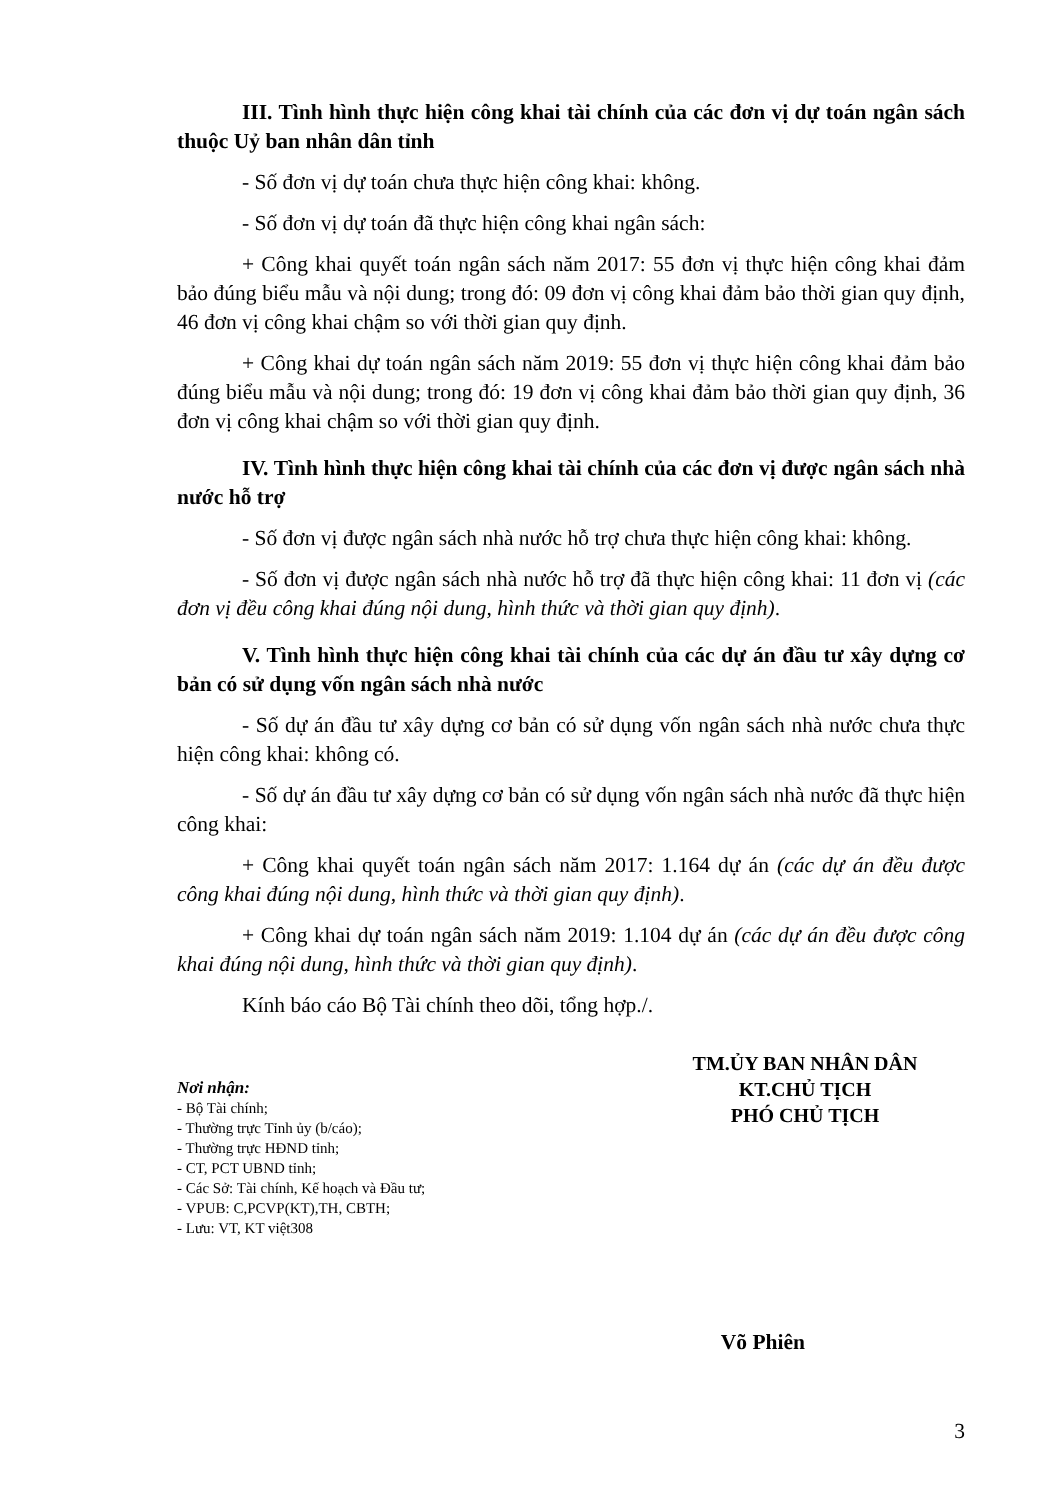III. Tình hình thực hiện công khai tài chính của các đơn vị dự toán ngân sách thuộc Uỷ ban nhân dân tỉnh
- Số đơn vị dự toán chưa thực hiện công khai: không.
- Số đơn vị dự toán đã thực hiện công khai ngân sách:
+ Công khai quyết toán ngân sách năm 2017: 55 đơn vị thực hiện công khai đảm bảo đúng biểu mẫu và nội dung; trong đó: 09 đơn vị công khai đảm bảo thời gian quy định, 46 đơn vị công khai chậm so với thời gian quy định.
+ Công khai dự toán ngân sách năm 2019: 55 đơn vị thực hiện công khai đảm bảo đúng biểu mẫu và nội dung; trong đó: 19 đơn vị công khai đảm bảo thời gian quy định, 36 đơn vị công khai chậm so với thời gian quy định.
IV. Tình hình thực hiện công khai tài chính của các đơn vị được ngân sách nhà nước hỗ trợ
- Số đơn vị được ngân sách nhà nước hỗ trợ chưa thực hiện công khai: không.
- Số đơn vị được ngân sách nhà nước hỗ trợ đã thực hiện công khai: 11 đơn vị (các đơn vị đều công khai đúng nội dung, hình thức và thời gian quy định).
V. Tình hình thực hiện công khai tài chính của các dự án đầu tư xây dựng cơ bản có sử dụng vốn ngân sách nhà nước
- Số dự án đầu tư xây dựng cơ bản có sử dụng vốn ngân sách nhà nước chưa thực hiện công khai: không có.
- Số dự án đầu tư xây dựng cơ bản có sử dụng vốn ngân sách nhà nước đã thực hiện công khai:
+ Công khai quyết toán ngân sách năm 2017: 1.164 dự án (các dự án đều được công khai đúng nội dung, hình thức và thời gian quy định).
+ Công khai dự toán ngân sách năm 2019: 1.104 dự án (các dự án đều được công khai đúng nội dung, hình thức và thời gian quy định).
Kính báo cáo Bộ Tài chính theo dõi, tổng hợp./.
Nơi nhận:
- Bộ Tài chính;
- Thường trực Tỉnh ủy (b/cáo);
- Thường trực HĐND tỉnh;
- CT, PCT UBND tỉnh;
- Các Sở: Tài chính, Kế hoạch và Đầu tư;
- VPUB: C,PCVP(KT),TH, CBTH;
- Lưu: VT, KT việt308
TM.ỦY BAN NHÂN DÂN
KT.CHỦ TỊCH
PHÓ CHỦ TỊCH
Võ Phiên
3